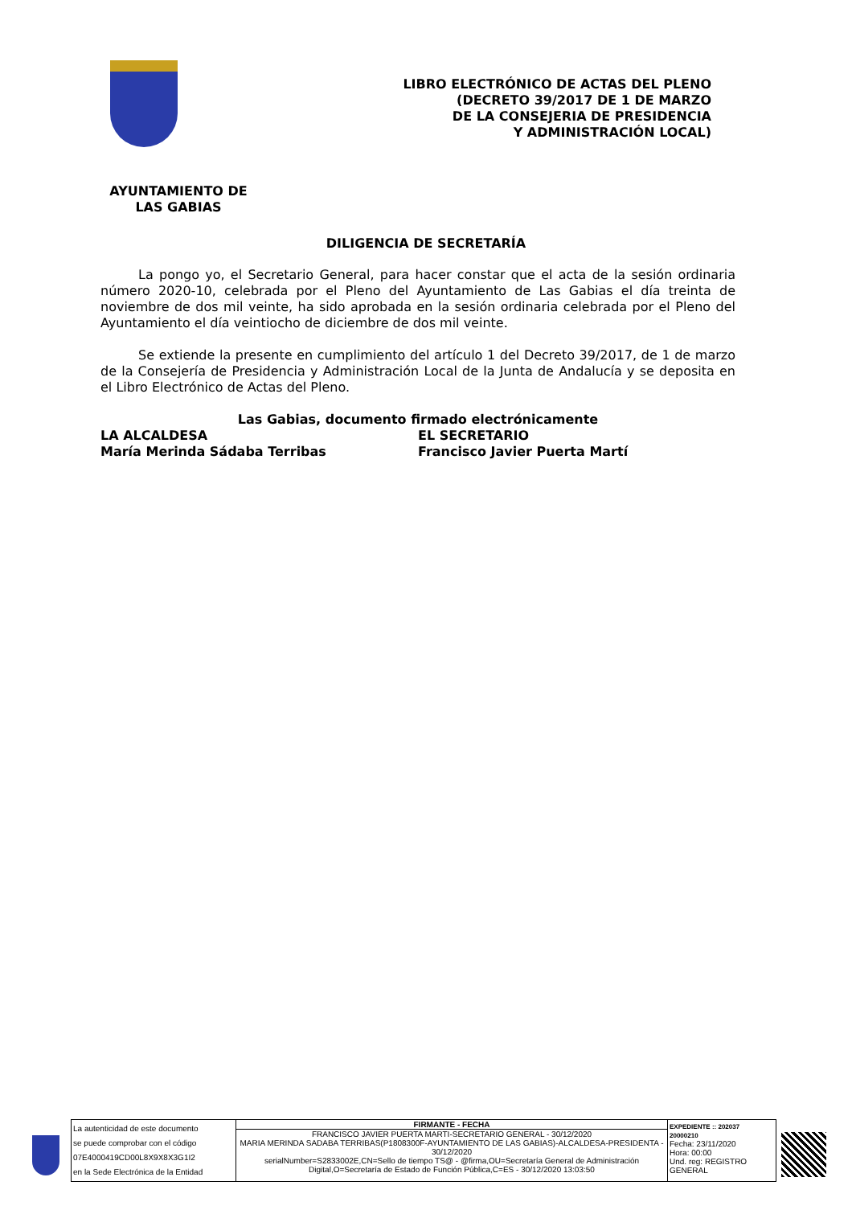LIBRO ELECTRÓNICO DE ACTAS DEL PLENO
(DECRETO 39/2017 DE 1 DE MARZO
DE LA CONSEJERIA DE PRESIDENCIA
Y ADMINISTRACIÓN LOCAL)
AYUNTAMIENTO DE
LAS GABIAS
DILIGENCIA DE SECRETARÍA
La pongo yo, el Secretario General, para hacer constar que el acta de la sesión ordinaria número 2020-10, celebrada por el Pleno del Ayuntamiento de Las Gabias el día treinta de noviembre de dos mil veinte, ha sido aprobada en la sesión ordinaria celebrada por el Pleno del Ayuntamiento el día veintiocho de diciembre de dos mil veinte.
Se extiende la presente en cumplimiento del artículo 1 del Decreto 39/2017, de 1 de marzo de la Consejería de Presidencia y Administración Local de la Junta de Andalucía y se deposita en el Libro Electrónico de Actas del Pleno.
Las Gabias, documento firmado electrónicamente
LA ALCALDESA EL SECRETARIO
María Merinda Sádaba Terribas Francisco Javier Puerta Martí
| La autenticidad de este documento se puede comprobar con el código 07E4000419CD00L8X9X8X3G1I2 en la Sede Electrónica de la Entidad | FIRMANTE - FECHA FRANCISCO JAVIER PUERTA MARTI-SECRETARIO GENERAL - 30/12/2020 MARIA MERINDA SADABA TERRIBAS(P1808300F-AYUNTAMIENTO DE LAS GABIAS)-ALCALDESA-PRESIDENTA - 30/12/2020 serialNumber=S2833002E,CN=Sello de tiempo TS@ - @firma,OU=Secretaría General de Administración Digital,O=Secretaría de Estado de Función Pública,C=ES - 30/12/2020 13:03:50 | EXPEDIENTE :: 202037 20000210 Fecha: 23/11/2020 Hora: 00:00 Und. reg: REGISTRO GENERAL |